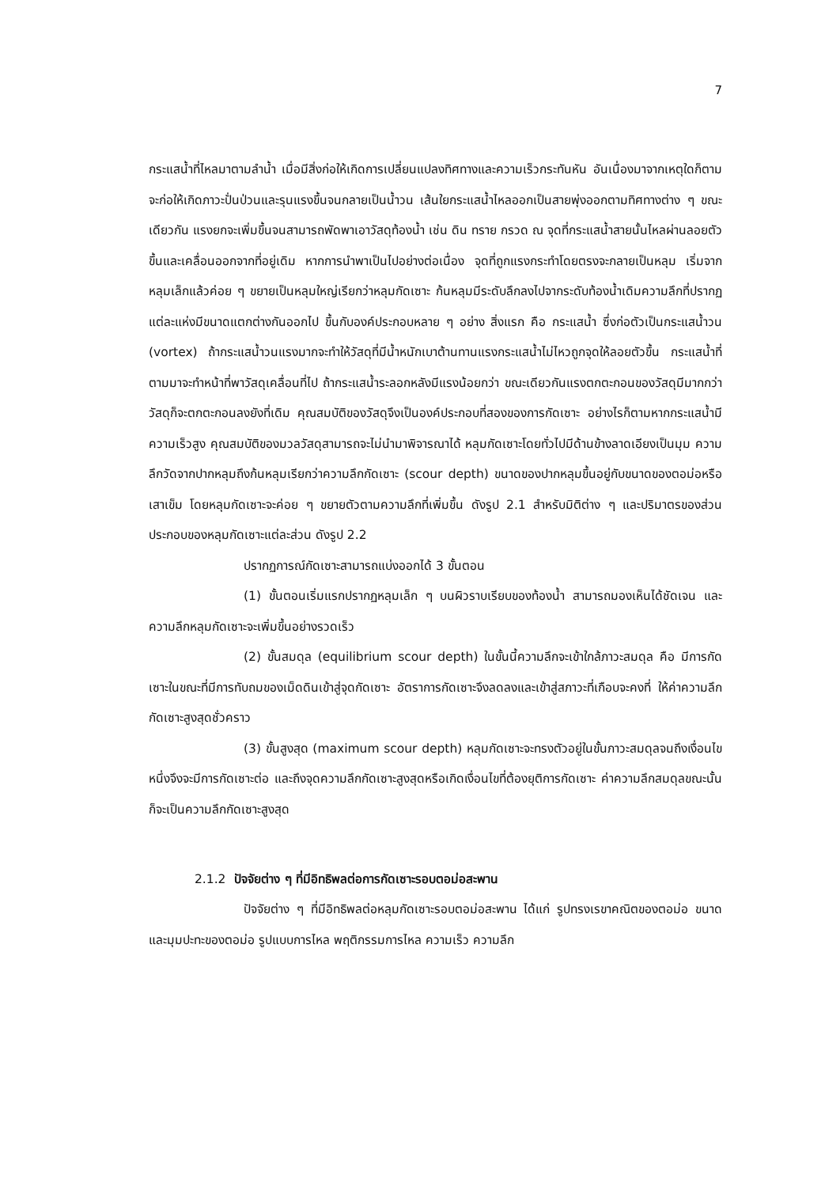7
กระแสน้ำที่ไหลมาตามลำน้ำ เมื่อมีสิ่งก่อให้เกิดการเปลี่ยนแปลงทิศทางและความเร็วกระทันหัน อันเนื่องมาจากเหตุใดก็ตาม จะก่อให้เกิดภาวะปั่นป่วนและรุนแรงขึ้นจนกลายเป็นน้ำวน เส้นใยกระแสน้ำไหลออกเป็นสายพุ่งออกตามทิศทางต่าง ๆ ขณะเดียวกัน แรงยกจะเพิ่มขึ้นจนสามารถพัดพาเอาวัสดุท้องน้ำ เช่น ดิน ทราย กรวด ณ จุดที่กระแสน้ำสายนั้นไหลผ่านลอยตัวขึ้นและเคลื่อนออกจากที่อยู่เดิม หากการนำพาเป็นไปอย่างต่อเนื่อง จุดที่ถูกแรงกระทำโดยตรงจะกลายเป็นหลุม เริ่มจากหลุมเล็กแล้วค่อย ๆ ขยายเป็นหลุมใหญ่เรียกว่าหลุมกัดเซาะ ก้นหลุมมีระดับลึกลงไปจากระดับท้องน้ำเดิมความลึกที่ปรากฏแต่ละแห่งมีขนาดแตกต่างกันออกไป ขึ้นกับองค์ประกอบหลาย ๆ อย่าง สิ่งแรก คือ กระแสน้ำ ซึ่งก่อตัวเป็นกระแสน้ำวน (vortex) ถ้ากระแสน้ำวนแรงมากจะทำให้วัสดุที่มีน้ำหนักเบาต้านทานแรงกระแสน้ำไม่ไหวถูกจุดให้ลอยตัวขึ้น กระแสน้ำที่ตามมาจะทำหน้าที่พาวัสดุเคลื่อนที่ไป ถ้ากระแสน้ำระลอกหลังมีแรงน้อยกว่า ขณะเดียวกันแรงตกตะกอนของวัสดุมีมากกว่าวัสดุก็จะตกตะกอนลงยังที่เดิม คุณสมบัติของวัสดุจึงเป็นองค์ประกอบที่สองของการกัดเซาะ อย่างไรก็ตามหากกระแสน้ำมีความเร็วสูง คุณสมบัติของมวลวัสดุสามารถจะไม่นำมาพิจารณาได้ หลุมกัดเซาะโดยทั่วไปมีด้านข้างลาดเอียงเป็นมุม ความลึกวัดจากปากหลุมถึงก้นหลุมเรียกว่าความลึกกัดเซาะ (scour depth) ขนาดของปากหลุมขึ้นอยู่กับขนาดของตอม่อหรือเสาเข็ม โดยหลุมกัดเซาะจะค่อย ๆ ขยายตัวตามความลึกที่เพิ่มขึ้น ดังรูป 2.1 สำหรับมิติต่าง ๆ และปริมาตรของส่วนประกอบของหลุมกัดเซาะแต่ละส่วน ดังรูป 2.2
ปรากฏการณ์กัดเซาะสามารถแบ่งออกได้ 3 ขั้นตอน
(1) ขั้นตอนเริ่มแรกปรากฏหลุมเล็ก ๆ บนผิวราบเรียบของท้องน้ำ สามารถมองเห็นได้ชัดเจน และความลึกหลุมกัดเซาะจะเพิ่มขึ้นอย่างรวดเร็ว
(2) ขั้นสมดุล (equilibrium scour depth) ในขั้นนี้ความลึกจะเข้าใกล้ภาวะสมดุล คือ มีการกัดเซาะในขณะที่มีการทับถมของเม็ดดินเข้าสู่จุดกัดเซาะ อัตราการกัดเซาะจึงลดลงและเข้าสู่สภาวะที่เกือบจะคงที่ ให้ค่าความลึกกัดเซาะสูงสุดชั่วคราว
(3) ขั้นสูงสุด (maximum scour depth) หลุมกัดเซาะจะทรงตัวอยู่ในขั้นภาวะสมดุลจนถึงเงื่อนไขหนึ่งจึงจะมีการกัดเซาะต่อ และถึงจุดความลึกกัดเซาะสูงสุดหรือเกิดเงื่อนไขที่ต้องยุติการกัดเซาะ ค่าความลึกสมดุลขณะนั้นก็จะเป็นความลึกกัดเซาะสูงสุด
2.1.2 ปัจจัยต่าง ๆ ที่มีอิทธิพลต่อการกัดเซาะรอบตอม่อสะพาน
ปัจจัยต่าง ๆ ที่มีอิทธิพลต่อหลุมกัดเซาะรอบตอม่อสะพาน ได้แก่ รูปทรงเรขาคณิตของตอม่อ ขนาด และมุมปะทะของตอม่อ รูปแบบการไหล พฤติกรรมการไหล ความเร็ว ความลึก